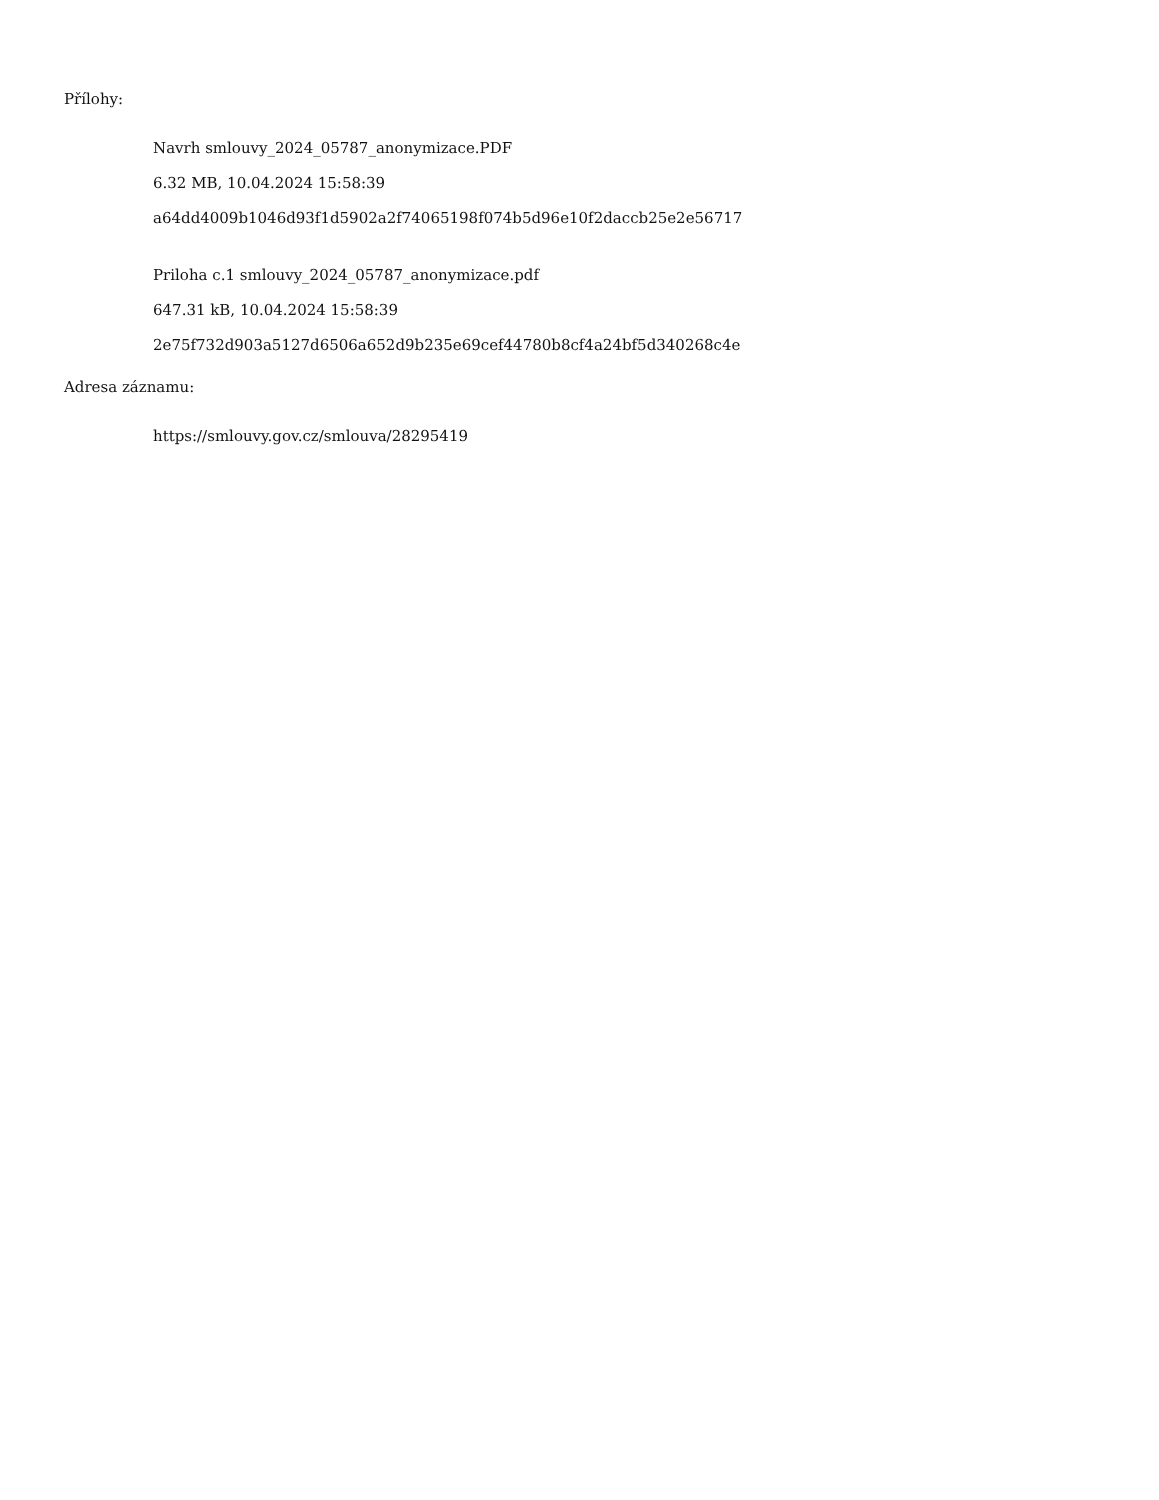Přílohy:
Navrh smlouvy_2024_05787_anonymizace.PDF
6.32 MB, 10.04.2024 15:58:39
a64dd4009b1046d93f1d5902a2f74065198f074b5d96e10f2daccb25e2e56717
Priloha c.1 smlouvy_2024_05787_anonymizace.pdf
647.31 kB, 10.04.2024 15:58:39
2e75f732d903a5127d6506a652d9b235e69cef44780b8cf4a24bf5d340268c4e
Adresa záznamu:
https://smlouvy.gov.cz/smlouva/28295419